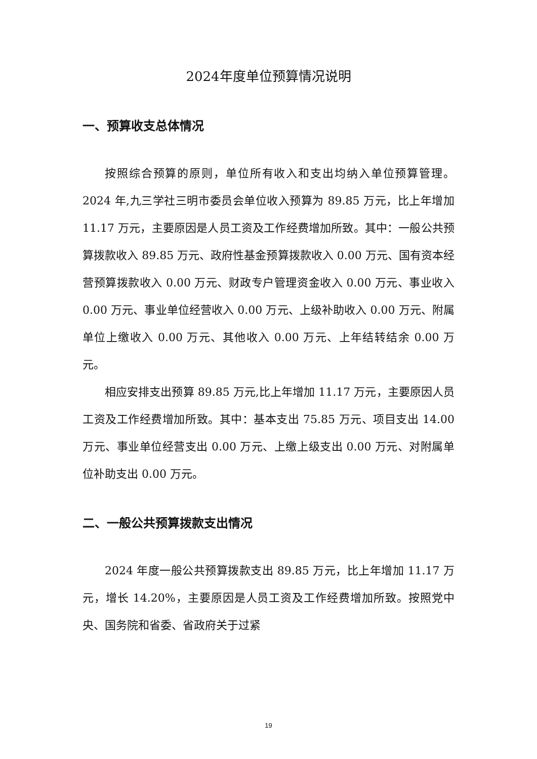2024年度单位预算情况说明
一、预算收支总体情况
按照综合预算的原则，单位所有收入和支出均纳入单位预算管理。2024 年,九三学社三明市委员会单位收入预算为 89.85 万元，比上年增加 11.17 万元，主要原因是人员工资及工作经费增加所致。其中：一般公共预算拨款收入 89.85 万元、政府性基金预算拨款收入 0.00 万元、国有资本经营预算拨款收入 0.00 万元、财政专户管理资金收入 0.00 万元、事业收入 0.00 万元、事业单位经营收入 0.00 万元、上级补助收入 0.00 万元、附属单位上缴收入 0.00 万元、其他收入 0.00 万元、上年结转结余 0.00 万元。
相应安排支出预算 89.85 万元,比上年增加 11.17 万元，主要原因人员工资及工作经费增加所致。其中：基本支出 75.85 万元、项目支出 14.00 万元、事业单位经营支出 0.00 万元、上缴上级支出 0.00 万元、对附属单位补助支出 0.00 万元。
二、一般公共预算拨款支出情况
2024 年度一般公共预算拨款支出 89.85 万元，比上年增加 11.17 万元，增长 14.20%，主要原因是人员工资及工作经费增加所致。按照党中央、国务院和省委、省政府关于过紧
19